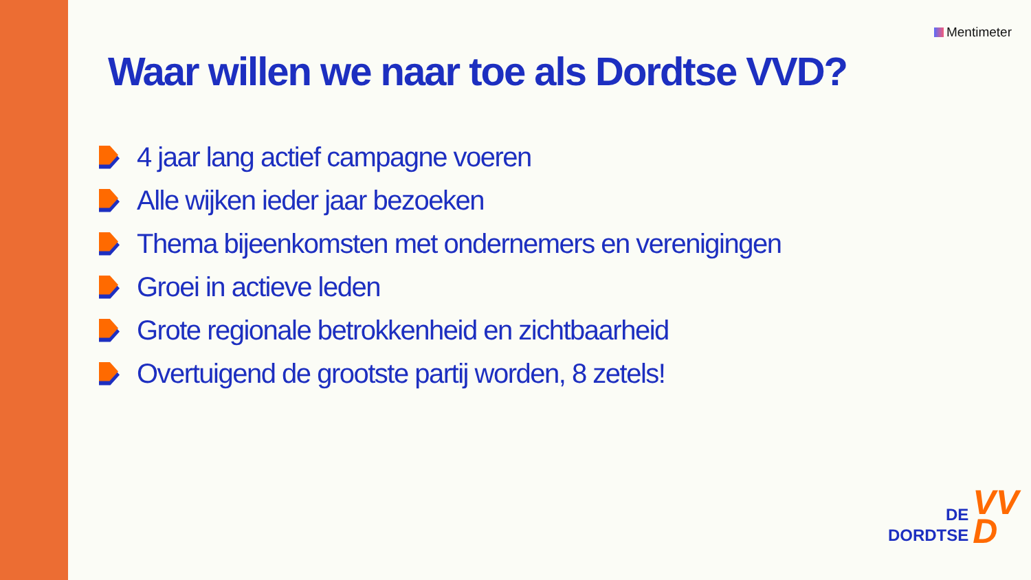Mentimeter
Waar willen we naar toe als Dordtse VVD?
4 jaar lang actief campagne voeren
Alle wijken ieder jaar bezoeken
Thema bijeenkomsten met ondernemers en verenigingen
Groei in actieve leden
Grote regionale betrokkenheid en zichtbaarheid
Overtuigend de grootste partij worden, 8 zetels!
DE
DORDTSE
VV
D